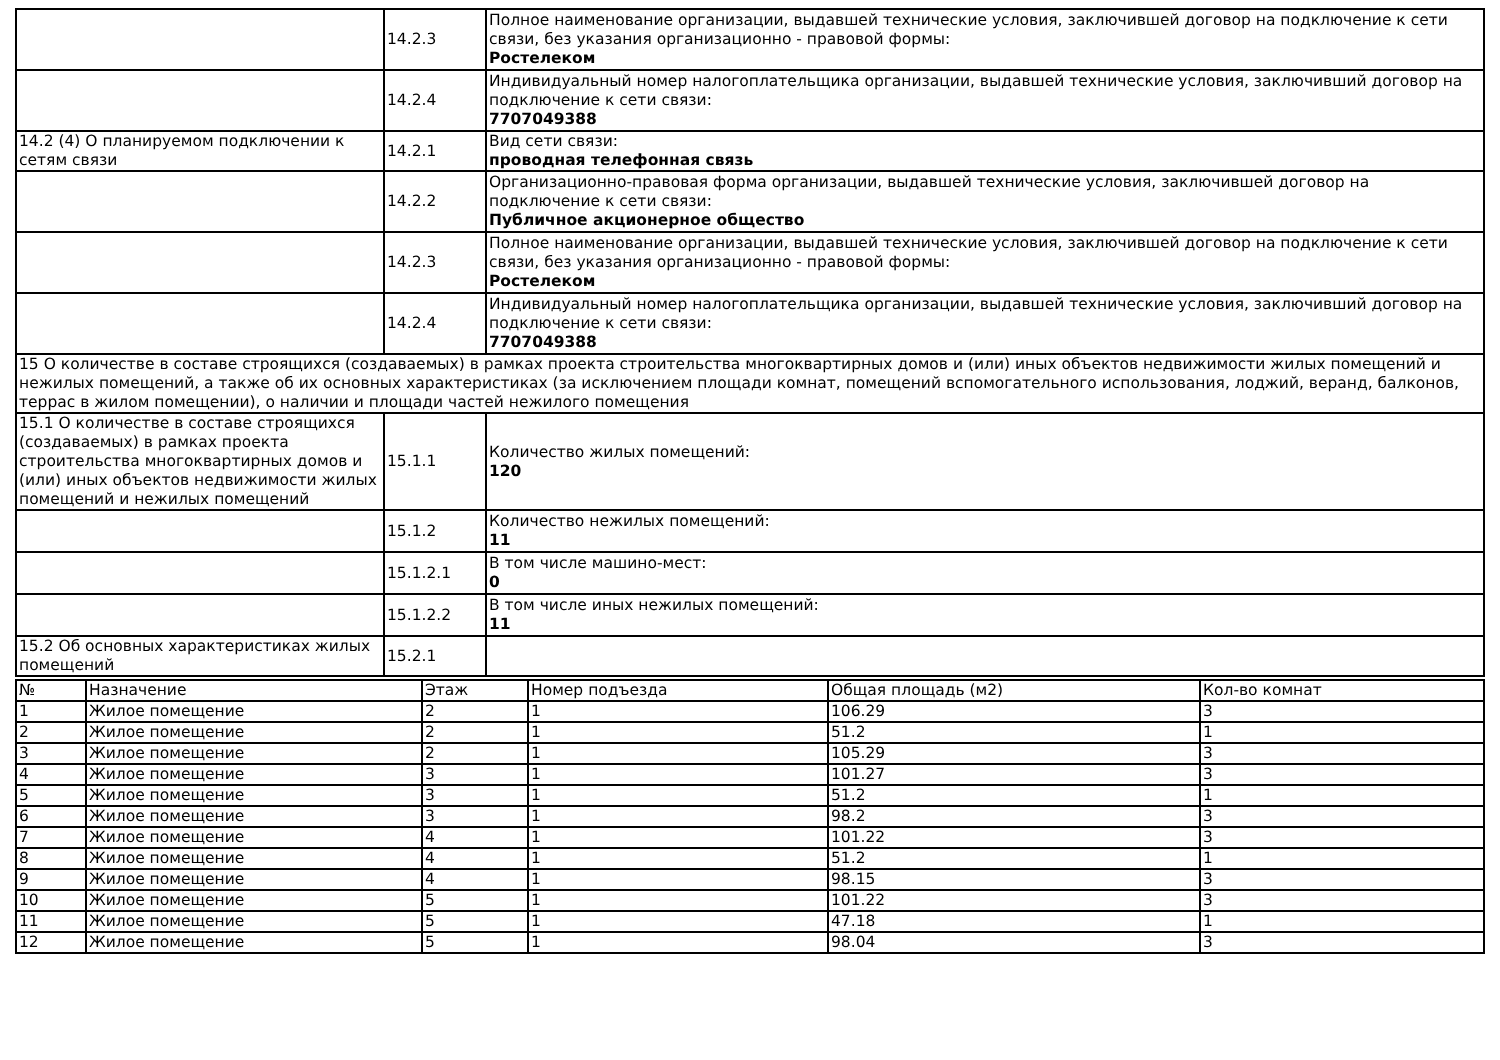| | 14.2.3 | Полное наименование организации, выдавшей технические условия, заключившей договор на подключение к сети связи, без указания организационно - правовой формы: Ростелеком |
| | 14.2.4 | Индивидуальный номер налогоплательщика организации, выдавшей технические условия, заключивший договор на подключение к сети связи: 7707049388 |
| 14.2 (4) О планируемом подключении к сетям связи | 14.2.1 | Вид сети связи: проводная телефонная связь |
| | 14.2.2 | Организационно-правовая форма организации, выдавшей технические условия, заключившей договор на подключение к сети связи: Публичное акционерное общество |
| | 14.2.3 | Полное наименование организации, выдавшей технические условия, заключившей договор на подключение к сети связи, без указания организационно - правовой формы: Ростелеком |
| | 14.2.4 | Индивидуальный номер налогоплательщика организации, выдавшей технические условия, заключивший договор на подключение к сети связи: 7707049388 |
| 15 О количестве в составе строящихся (создаваемых) в рамках проекта строительства многоквартирных домов и (или) иных объектов недвижимости жилых помещений и нежилых помещений, а также об их основных характеристиках (за исключением площади комнат, помещений вспомогательного использования, лоджий, веранд, балконов, террас в жилом помещении), о наличии и площади частей нежилого помещения | | |
| 15.1 О количестве в составе строящихся (создаваемых) в рамках проекта строительства многоквартирных домов и (или) иных объектов недвижимости жилых помещений и нежилых помещений | 15.1.1 | Количество жилых помещений: 120 |
| | 15.1.2 | Количество нежилых помещений: 11 |
| | 15.1.2.1 | В том числе машино-мест: 0 |
| | 15.1.2.2 | В том числе иных нежилых помещений: 11 |
| 15.2 Об основных характеристиках жилых помещений | 15.2.1 | |
| № | Назначение | Этаж | Номер подъезда | Общая площадь (м2) | Кол-во комнат |
| --- | --- | --- | --- | --- | --- |
| 1 | Жилое помещение | 2 | 1 | 106.29 | 3 |
| 2 | Жилое помещение | 2 | 1 | 51.2 | 1 |
| 3 | Жилое помещение | 2 | 1 | 105.29 | 3 |
| 4 | Жилое помещение | 3 | 1 | 101.27 | 3 |
| 5 | Жилое помещение | 3 | 1 | 51.2 | 1 |
| 6 | Жилое помещение | 3 | 1 | 98.2 | 3 |
| 7 | Жилое помещение | 4 | 1 | 101.22 | 3 |
| 8 | Жилое помещение | 4 | 1 | 51.2 | 1 |
| 9 | Жилое помещение | 4 | 1 | 98.15 | 3 |
| 10 | Жилое помещение | 5 | 1 | 101.22 | 3 |
| 11 | Жилое помещение | 5 | 1 | 47.18 | 1 |
| 12 | Жилое помещение | 5 | 1 | 98.04 | 3 |